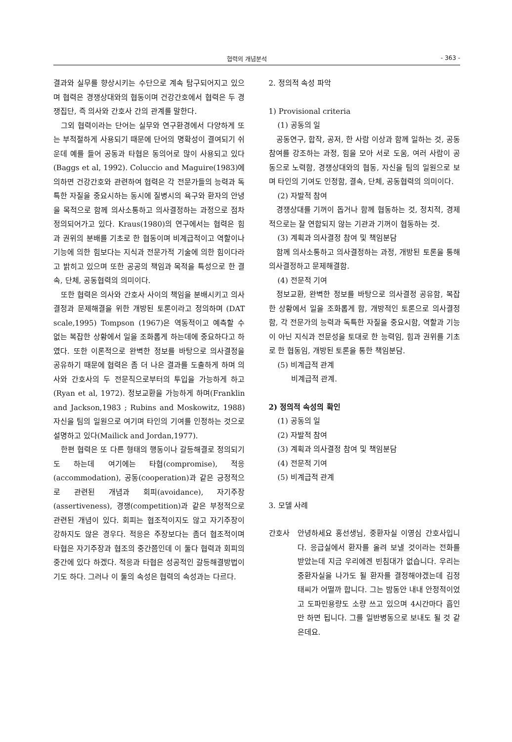협력의 개념분석 - 363 -
결과와 실무를 향상시키는 수단으로 계속 탐구되어지고 있으며 협력은 경쟁상대와의 협동이며 건강간호에서 협력은 두 경쟁집단, 즉 의사와 간호사 간의 관계를 말한다.
그외 협력이라는 단어는 실무와 연구환경에서 다양하게 또는 부적절하게 사용되기 때문에 단어의 명확성이 결여되기 쉬운데 예를 들어 공동과 타협은 동의어로 많이 사용되고 있다(Baggs et al, 1992). Coluccio and Maguire(1983)에 의하면 건강간호와 관련하여 협력은 각 전문가들의 능력과 독특한 자질을 중요시하는 동시에 질병시의 욕구와 환자의 안녕을 목적으로 함께 의사소통하고 의사결정하는 과정으로 점차 정의되어가고 있다. Kraus(1980)의 연구에서는 협력은 힘과 권위의 분배를 기초로 한 협동이며 비계급적이고 역할이나 기능에 의한 힘보다는 지식과 전문가적 기술에 의한 힘이다라고 밝히고 있으며 또한 공공의 책임과 목적을 특성으로 한 결속, 단체, 공동협력의 의미이다.
또한 협력은 의사와 간호사 사이의 책임을 분배시키고 의사결정과 문제해결을 위한 개방된 토론이라고 정의하며 (DAT scale,1995) Tompson (1967)은 역동적이고 예측할 수 없는 복잡한 상황에서 일을 조화롭게 하는데에 중요하다고 하였다. 또한 이론적으로 완벽한 정보를 바탕으로 의사결정을 공유하기 때문에 협력은 좀 더 나은 결과를 도출하게 하며 의사와 간호사의 두 전문직으로부터의 투입을 가능하게 하고(Ryan et al, 1972). 정보교환을 가능하게 하며(Franklin and Jackson,1983 ; Rubins and Moskowitz, 1988) 자신을 팀의 일원으로 여기며 타인의 기여를 인정하는 것으로 설명하고 있다(Mailick and Jordan,1977).
한편 협력은 또 다른 형태의 행동이나 갈등해결로 정의되기도 하는데 여기에는 타협(compromise), 적응(accommodation), 공동(cooperation)과 같은 긍정적으로 관련된 개념과 회피(avoidance), 자기주장(assertiveness), 경쟁(competition)과 같은 부정적으로 관련된 개념이 있다. 회피는 협조적이지도 않고 자기주장이 강하지도 않은 경우다. 적응은 주장보다는 좀더 협조적이며 타협은 자기주장과 협조의 중간쯤인데 이 둘다 협력과 회피의 중간에 있다 하겠다. 적응과 타협은 성공적인 갈등해결방법이기도 하다. 그러나 이 둘의 속성은 협력의 속성과는 다르다.
2. 정의적 속성 파악
1) Provisional criteria
(1) 공동의 일
공동연구, 합작, 공저, 한 사람 이상과 함께 일하는 것, 공동참여를 강조하는 과정, 힘을 모아 서로 도움, 여러 사람이 공동으로 노력함, 경쟁상대와의 협동, 자신을 팀의 일원으로 보며 타인의 기여도 인정함, 결속, 단체, 공동협력의 의미이다.
(2) 자발적 참여
경쟁상대를 기꺼이 돕거나 함께 협동하는 것, 정치적, 경제적으로는 잘 연합되지 않는 기관과 기꺼이 협동하는 것.
(3) 계획과 의사결정 참여 및 책임분담
함께 의사소통하고 의사결정하는 과정, 개방된 토론을 통해 의사결정하고 문제해결함.
(4) 전문적 기여
정보교환, 완벽한 정보를 바탕으로 의사결정 공유함, 복잡한 상황에서 일을 조화롭게 함, 개방적인 토론으로 의사결정함, 각 전문가의 능력과 독특한 자질을 중요시함, 역할과 기능이 아닌 지식과 전문성을 토대로 한 능력임, 힘과 권위를 기초로 한 협동임, 개방된 토론을 통한 책임분담.
(5) 비계급적 관계
비계급적 관계.
2) 정의적 속성의 확인
(1) 공동의 일
(2) 자발적 참여
(3) 계획과 의사결정 참여 및 책임분담
(4) 전문적 기여
(5) 비계급적 관계
3. 모델 사례
간호사 안녕하세요 홍선생님, 중환자실 이영심 간호사입니다. 응급실에서 환자를 올려 보낼 것이라는 전화를 받았는데 지금 우리에겐 빈침대가 없습니다. 우리는 중환자실을 나가도 될 환자를 결정해야겠는데 김정태씨가 어떨까 합니다. 그는 밤동안 내내 안정적이었고 도파민용량도 소량 쓰고 있으며 4시간마다 흡인만 하면 됩니다. 그를 일반병동으로 보내도 될 것 같은데요.